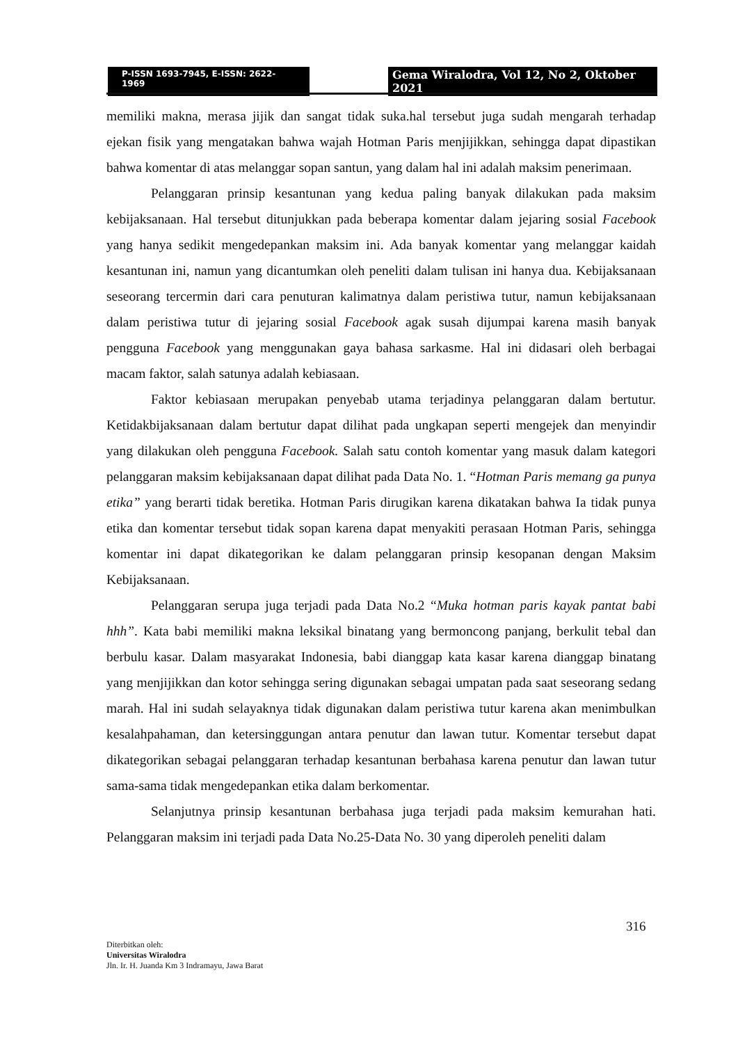P-ISSN 1693-7945, E-ISSN: 2622-1969
Gema Wiralodra, Vol 12, No 2, Oktober 2021
memiliki makna, merasa jijik dan sangat tidak suka.hal tersebut juga sudah mengarah terhadap ejekan fisik yang mengatakan bahwa wajah Hotman Paris menjijikkan, sehingga dapat dipastikan bahwa komentar di atas melanggar sopan santun, yang dalam hal ini adalah maksim penerimaan.
Pelanggaran prinsip kesantunan yang kedua paling banyak dilakukan pada maksim kebijaksanaan. Hal tersebut ditunjukkan pada beberapa komentar dalam jejaring sosial Facebook yang hanya sedikit mengedepankan maksim ini. Ada banyak komentar yang melanggar kaidah kesantunan ini, namun yang dicantumkan oleh peneliti dalam tulisan ini hanya dua. Kebijaksanaan seseorang tercermin dari cara penuturan kalimatnya dalam peristiwa tutur, namun kebijaksanaan dalam peristiwa tutur di jejaring sosial Facebook agak susah dijumpai karena masih banyak pengguna Facebook yang menggunakan gaya bahasa sarkasme. Hal ini didasari oleh berbagai macam faktor, salah satunya adalah kebiasaan.
Faktor kebiasaan merupakan penyebab utama terjadinya pelanggaran dalam bertutur. Ketidakbijaksanaan dalam bertutur dapat dilihat pada ungkapan seperti mengejek dan menyindir yang dilakukan oleh pengguna Facebook. Salah satu contoh komentar yang masuk dalam kategori pelanggaran maksim kebijaksanaan dapat dilihat pada Data No. 1. “Hotman Paris memang ga punya etika” yang berarti tidak beretika. Hotman Paris dirugikan karena dikatakan bahwa Ia tidak punya etika dan komentar tersebut tidak sopan karena dapat menyakiti perasaan Hotman Paris, sehingga komentar ini dapat dikategorikan ke dalam pelanggaran prinsip kesopanan dengan Maksim Kebijaksanaan.
Pelanggaran serupa juga terjadi pada Data No.2 “Muka hotman paris kayak pantat babi hhh”. Kata babi memiliki makna leksikal binatang yang bermoncong panjang, berkulit tebal dan berbulu kasar. Dalam masyarakat Indonesia, babi dianggap kata kasar karena dianggap binatang yang menjijikkan dan kotor sehingga sering digunakan sebagai umpatan pada saat seseorang sedang marah. Hal ini sudah selayaknya tidak digunakan dalam peristiwa tutur karena akan menimbulkan kesalahpahaman, dan ketersinggungan antara penutur dan lawan tutur. Komentar tersebut dapat dikategorikan sebagai pelanggaran terhadap kesantunan berbahasa karena penutur dan lawan tutur sama-sama tidak mengedepankan etika dalam berkomentar.
Selanjutnya prinsip kesantunan berbahasa juga terjadi pada maksim kemurahan hati. Pelanggaran maksim ini terjadi pada Data No.25-Data No. 30 yang diperoleh peneliti dalam
316
Diterbitkan oleh:
Universitas Wiralodra
Jln. Ir. H. Juanda Km 3 Indramayu, Jawa Barat